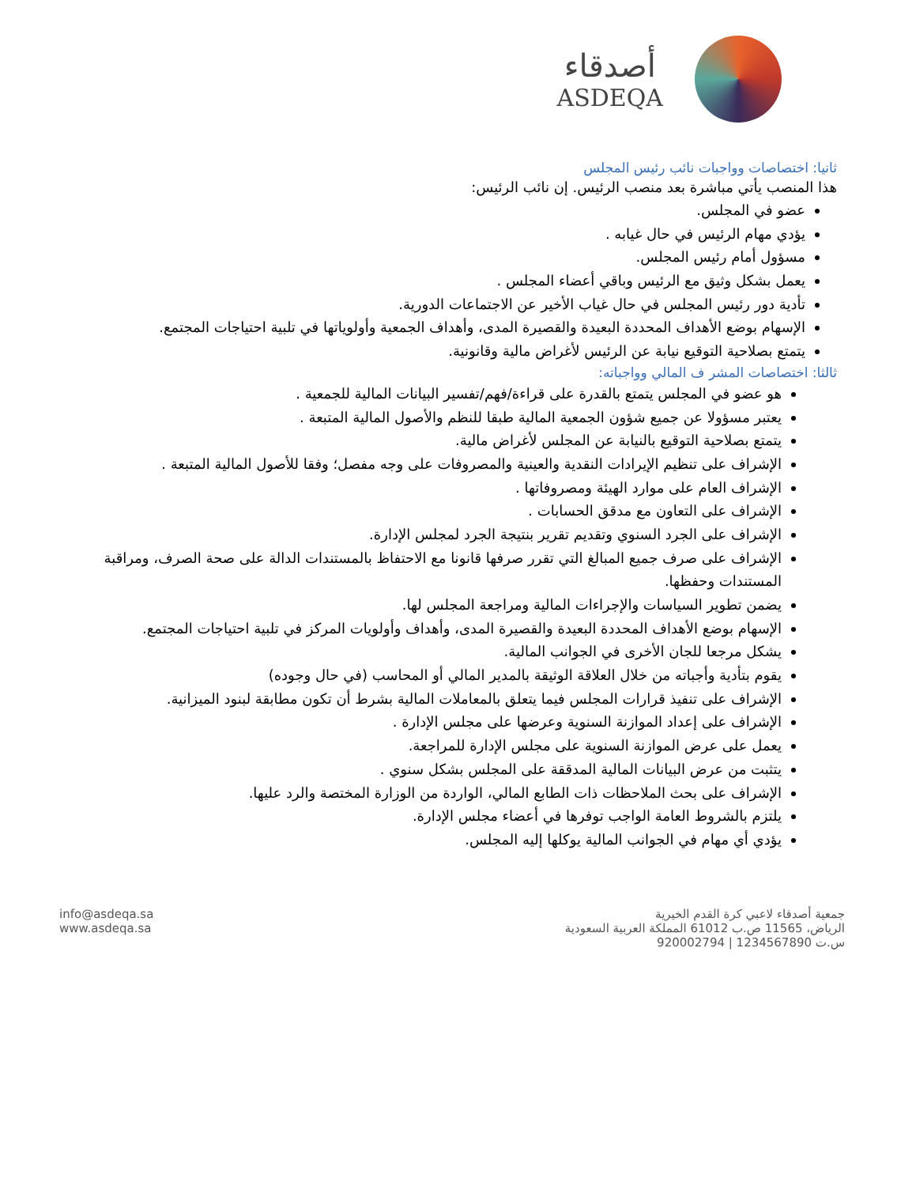أصدقاء
ASDEQA
ثانيا: اختصاصات وواجبات نائب رئيس المجلس
هذا المنصب يأتي مباشرة بعد منصب الرئيس. إن نائب الرئيس:
عضو في المجلس.
يؤدي مهام الرئيس في حال غيابه .
مسؤول أمام رئيس المجلس.
يعمل بشكل وثيق مع الرئيس وباقي أعضاء المجلس .
تأدية دور رئيس المجلس في حال غياب الأخير عن الاجتماعات الدورية.
الإسهام بوضع الأهداف المحددة البعيدة والقصيرة المدى، وأهداف الجمعية وأولوياتها في تلبية احتياجات المجتمع.
يتمتع بصلاحية التوقيع نيابة عن الرئيس لأغراض مالية وقانونية.
ثالثا: اختصاصات المشر ف المالي وواجباته:
هو عضو في المجلس يتمتع بالقدرة على قراءة/فهم/تفسير البيانات المالية للجمعية .
يعتبر مسؤولا عن جميع شؤون الجمعية المالية طبقا للنظم والأصول المالية المتبعة .
يتمتع بصلاحية التوقيع بالنيابة عن المجلس لأغراض مالية.
الإشراف على تنظيم الإيرادات النقدية والعينية والمصروفات على وجه مفصل؛ وفقا للأصول المالية المتبعة .
الإشراف العام على موارد الهيئة ومصروفاتها .
الإشراف على التعاون مع مدقق الحسابات .
الإشراف على الجرد السنوي وتقديم تقرير بنتيجة الجرد لمجلس الإدارة.
الإشراف على صرف جميع المبالغ التي تقرر صرفها قانونا مع الاحتفاظ بالمستندات الدالة على صحة الصرف، ومراقبة المستندات وحفظها.
يضمن تطوير السياسات والإجراءات المالية ومراجعة المجلس لها.
الإسهام بوضع الأهداف المحددة البعيدة والقصيرة المدى، وأهداف وأولويات المركز في تلبية احتياجات المجتمع.
يشكل مرجعا للجان الأخرى في الجوانب المالية.
يقوم بتأدية وأجباته من خلال العلاقة الوثيقة بالمدير المالي أو المحاسب (في حال وجوده)
الإشراف على تنفيذ قرارات المجلس فيما يتعلق بالمعاملات المالية بشرط أن تكون مطابقة لبنود الميزانية.
الإشراف على إعداد الموازنة السنوية وعرضها على مجلس الإدارة .
يعمل على عرض الموازنة السنوية على مجلس الإدارة للمراجعة.
يتثبت من عرض البيانات المالية المدققة على المجلس بشكل سنوي .
الإشراف على بحث الملاحظات ذات الطابع المالي، الواردة من الوزارة المختصة والرد عليها.
يلتزم بالشروط العامة الواجب توفرها في أعضاء مجلس الإدارة.
يؤدي أي مهام في الجوانب المالية يوكلها إليه المجلس.
info@asdeqa.sa
www.asdeqa.sa
جمعية أصدقاء لاعبي كرة القدم الخيرية
الرياض، 11565 ص.ب 61012 المملكة العربية السعودية
س.ت 1234567890 | 920002794